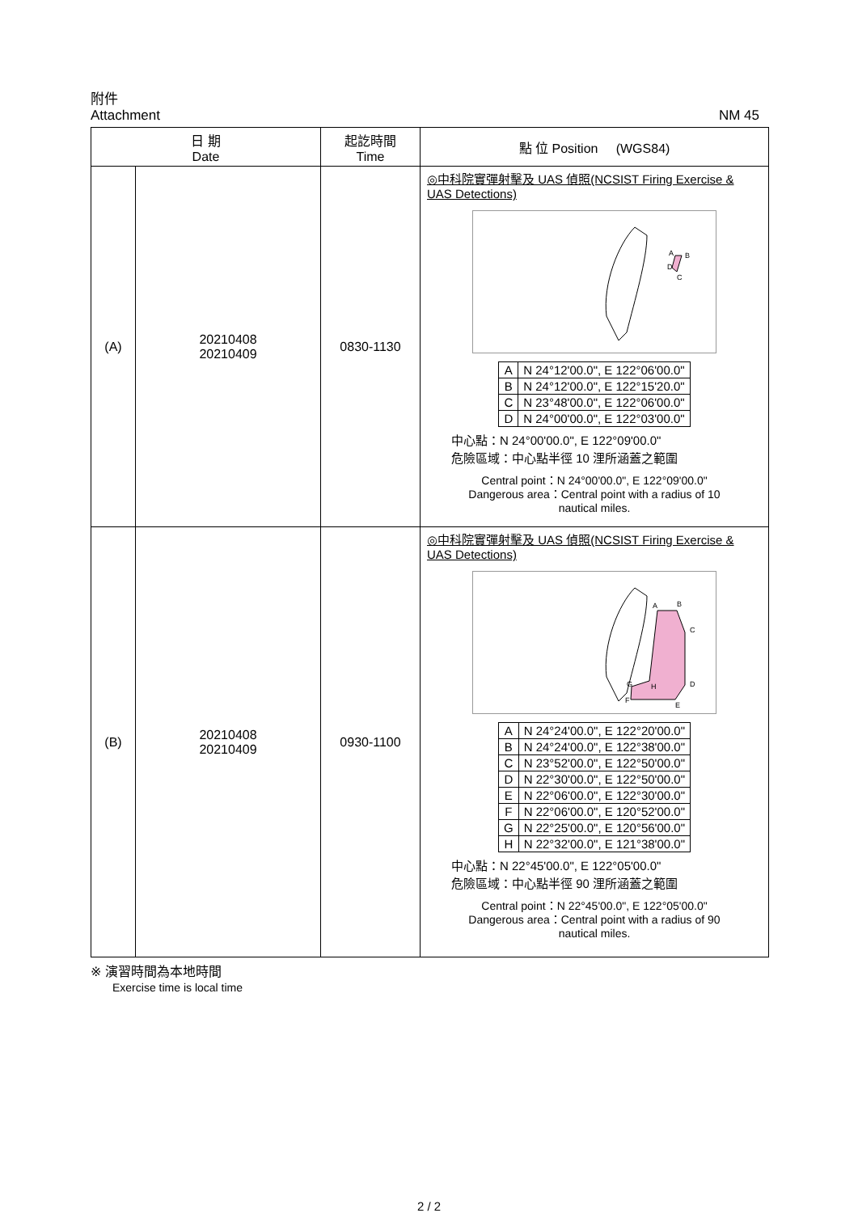附件
Attachment
NM 45
| 日 期 Date | | 起訖時間 Time | 點 位 Position (WGS84) |
| --- | --- | --- | --- |
| (A) | 20210408 20210409 | 0830-1130 | ◎中科院實彈射擊及 UAS 偵照(NCSIST Firing Exercise & UAS Detections) A B D C / A / N 24°12'00.0", E 122°06'00.0" / / B / N 24°12'00.0", E 122°15'20.0" / / C / N 23°48'00.0", E 122°06'00.0" / / D / N 24°00'00.0", E 122°03'00.0" / 中心點：N 24°00'00.0", E 122°09'00.0" 危險區域：中心點半徑 10 浬所涵蓋之範圍 Central point：N 24°00'00.0", E 122°09'00.0" Dangerous area：Central point with a radius of 10 nautical miles. |
| (B) | 20210408 20210409 | 0930-1100 | ◎中科院實彈射擊及 UAS 偵照(NCSIST Firing Exercise & UAS Detections) A B C D E F G H / A / N 24°24'00.0", E 122°20'00.0" / / B / N 24°24'00.0", E 122°38'00.0" / / C / N 23°52'00.0", E 122°50'00.0" / / D / N 22°30'00.0", E 122°50'00.0" / / E / N 22°06'00.0", E 122°30'00.0" / / F / N 22°06'00.0", E 120°52'00.0" / / G / N 22°25'00.0", E 120°56'00.0" / / H / N 22°32'00.0", E 121°38'00.0" / 中心點：N 22°45'00.0", E 122°05'00.0" 危險區域：中心點半徑 90 浬所涵蓋之範圍 Central point：N 22°45'00.0", E 122°05'00.0" Dangerous area：Central point with a radius of 90 nautical miles. |
※ 演習時間為本地時間
Exercise time is local time
2 / 2